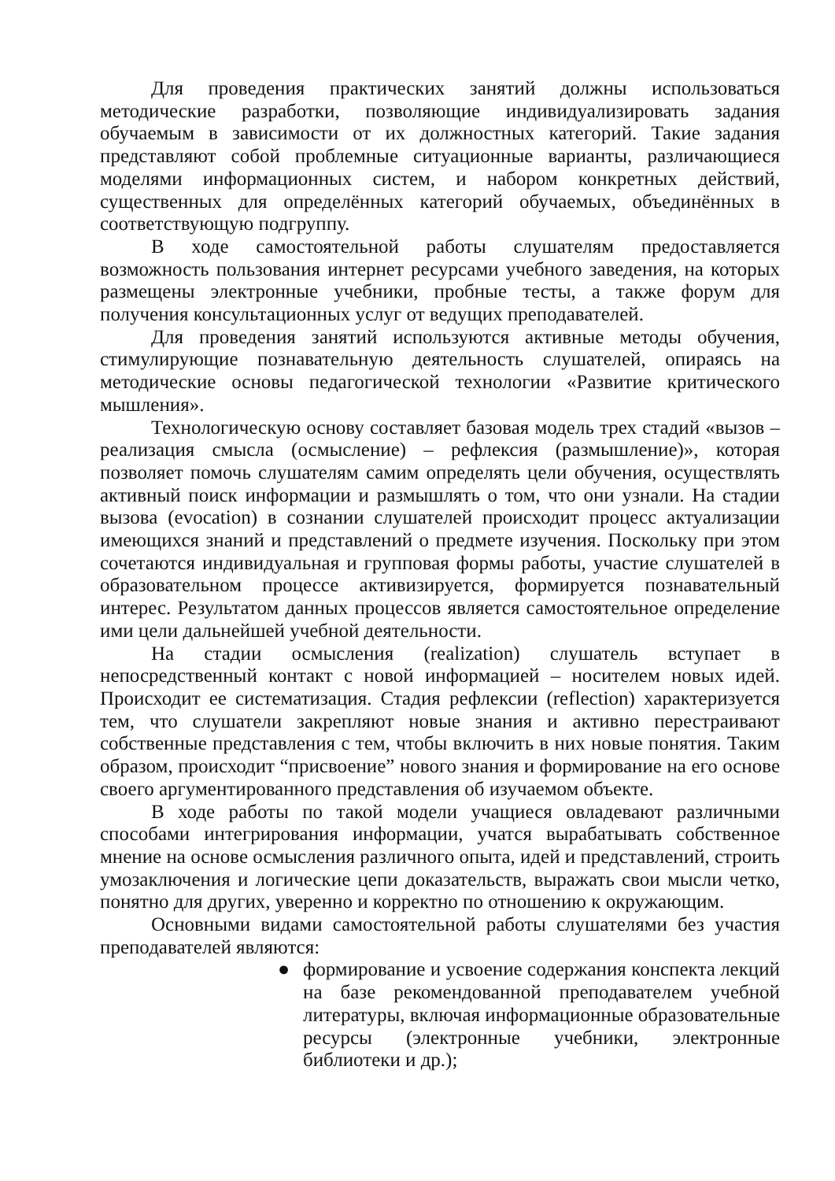Для проведения практических занятий должны использоваться методические разработки, позволяющие индивидуализировать задания обучаемым в зависимости от их должностных категорий. Такие задания представляют собой проблемные ситуационные варианты, различающиеся моделями информационных систем, и набором конкретных действий, существенных для определённых категорий обучаемых, объединённых в соответствующую подгруппу.
В ходе самостоятельной работы слушателям предоставляется возможность пользования интернет ресурсами учебного заведения, на которых размещены электронные учебники, пробные тесты, а также форум для получения консультационных услуг от ведущих преподавателей.
Для проведения занятий используются активные методы обучения, стимулирующие познавательную деятельность слушателей, опираясь на методические основы педагогической технологии «Развитие критического мышления».
Технологическую основу составляет базовая модель трех стадий «вызов – реализация смысла (осмысление) – рефлексия (размышление)», которая позволяет помочь слушателям самим определять цели обучения, осуществлять активный поиск информации и размышлять о том, что они узнали. На стадии вызова (evocation) в сознании слушателей происходит процесс актуализации имеющихся знаний и представлений о предмете изучения. Поскольку при этом сочетаются индивидуальная и групповая формы работы, участие слушателей в образовательном процессе активизируется, формируется познавательный интерес. Результатом данных процессов является самостоятельное определение ими цели дальнейшей учебной деятельности.
На стадии осмысления (realization) слушатель вступает в непосредственный контакт с новой информацией – носителем новых идей. Происходит ее систематизация. Стадия рефлексии (reflection) характеризуется тем, что слушатели закрепляют новые знания и активно перестраивают собственные представления с тем, чтобы включить в них новые понятия. Таким образом, происходит “присвоение” нового знания и формирование на его основе своего аргументированного представления об изучаемом объекте.
В ходе работы по такой модели учащиеся овладевают различными способами интегрирования информации, учатся вырабатывать собственное мнение на основе осмысления различного опыта, идей и представлений, строить умозаключения и логические цепи доказательств, выражать свои мысли четко, понятно для других, уверенно и корректно по отношению к окружающим.
Основными видами самостоятельной работы слушателями без участия преподавателей являются:
● формирование и усвоение содержания конспекта лекций на базе рекомендованной преподавателем учебной литературы, включая информационные образовательные ресурсы (электронные учебники, электронные библиотеки и др.);